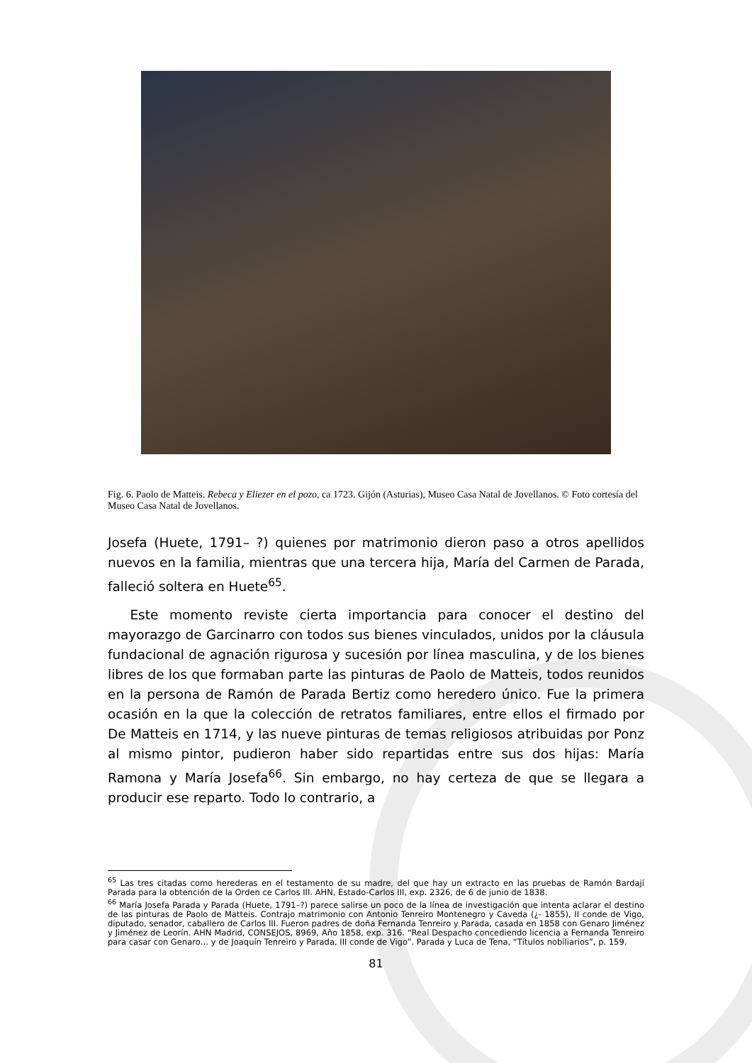Fig. 6. Paolo de Matteis. Rebeca y Eliezer en el pozo, ca 1723. Gijón (Asturias), Museo Casa Natal de Jovellanos. © Foto cortesía del Museo Casa Natal de Jovellanos.
Josefa (Huete, 1791– ?) quienes por matrimonio dieron paso a otros apellidos nuevos en la familia, mientras que una tercera hija, María del Carmen de Parada, falleció soltera en Huete<sup>65</sup>.
Este momento reviste cierta importancia para conocer el destino del mayorazgo de Garcinarro con todos sus bienes vinculados, unidos por la cláusula fundacional de agnación rigurosa y sucesión por línea masculina, y de los bienes libres de los que formaban parte las pinturas de Paolo de Matteis, todos reunidos en la persona de Ramón de Parada Bertiz como heredero único. Fue la primera ocasión en la que la colección de retratos familiares, entre ellos el firmado por De Matteis en 1714, y las nueve pinturas de temas religiosos atribuidas por Ponz al mismo pintor, pudieron haber sido repartidas entre sus dos hijas: María Ramona y María Josefa<sup>66</sup>. Sin embargo, no hay certeza de que se llegara a producir ese reparto. Todo lo contrario, a
<sup>65</sup> Las tres citadas como herederas en el testamento de su madre, del que hay un extracto en las pruebas de Ramón Bardají Parada para la obtención de la Orden ce Carlos III. AHN, Estado-Carlos III, exp. 2326, de 6 de junio de 1838.
<sup>66</sup> María Josefa Parada y Parada (Huete, 1791–?) parece salirse un poco de la línea de investigación que intenta aclarar el destino de las pinturas de Paolo de Matteis. Contrajo matrimonio con Antonio Tenreiro Montenegro y Caveda (¿- 1855), II conde de Vigo, diputado, senador, caballero de Carlos III. Fueron padres de doña Fernanda Tenreiro y Parada, casada en 1858 con Genaro Jiménez y Jiménez de Leorín. AHN Madrid, CONSEJOS, 8969, Año 1858, exp. 316. “Real Despacho concediendo licencia a Fernanda Tenreiro para casar con Genaro… y de Joaquín Tenreiro y Parada, III conde de Vigo”. Parada y Luca de Tena, “Títulos nobiliarios”, p. 159.
81